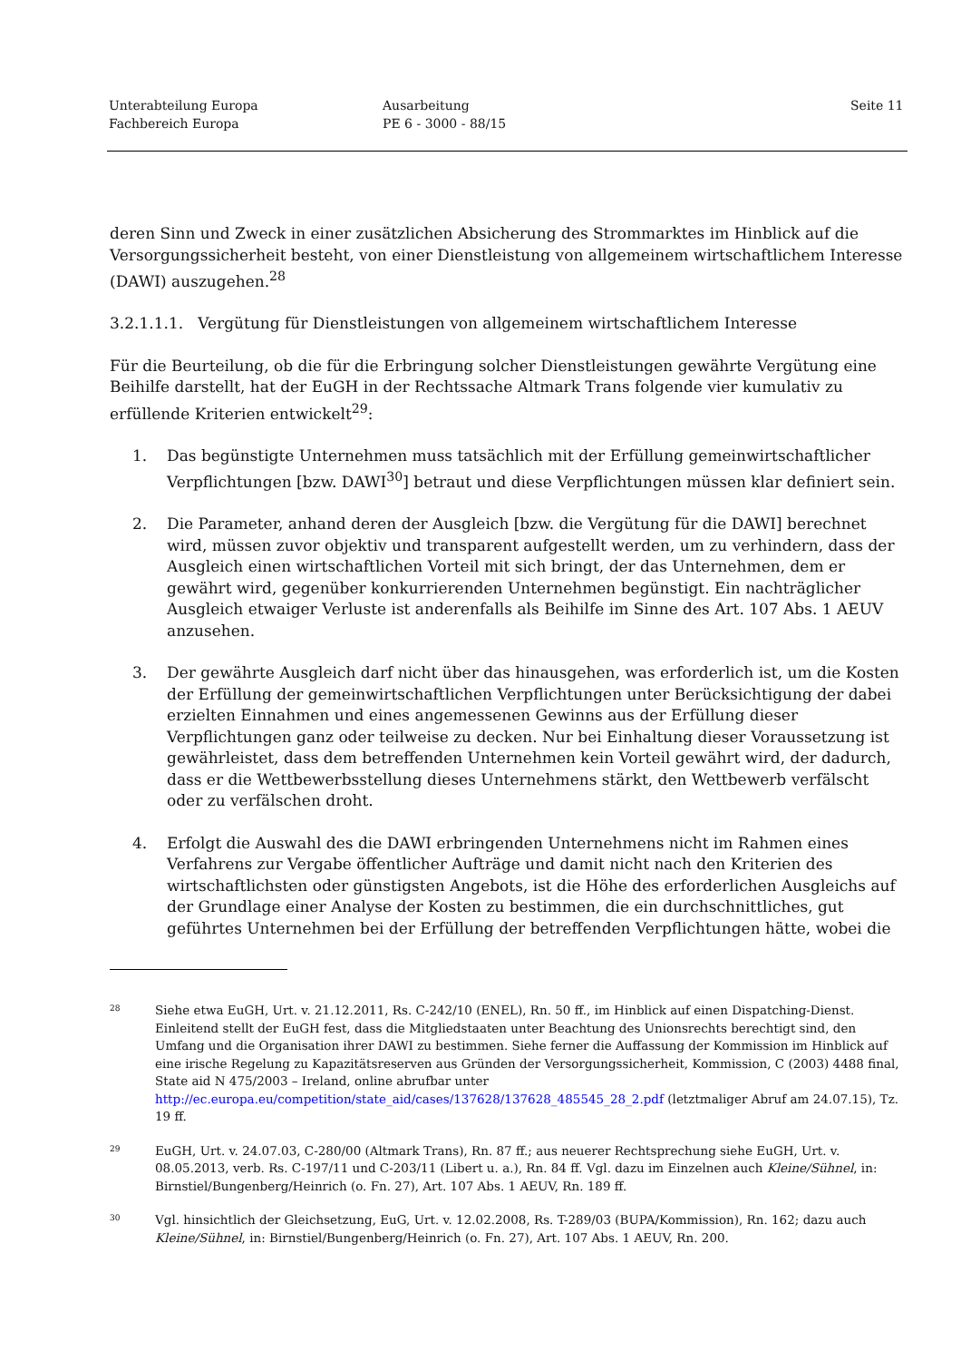Unterabteilung Europa
Fachbereich Europa
Ausarbeitung
PE 6 - 3000 - 88/15
Seite 11
deren Sinn und Zweck in einer zusätzlichen Absicherung des Strommarktes im Hinblick auf die Versorgungssicherheit besteht, von einer Dienstleistung von allgemeinem wirtschaftlichem Interesse (DAWI) auszugehen.<sup>28</sup>
3.2.1.1.1. Vergütung für Dienstleistungen von allgemeinem wirtschaftlichem Interesse
Für die Beurteilung, ob die für die Erbringung solcher Dienstleistungen gewährte Vergütung eine Beihilfe darstellt, hat der EuGH in der Rechtssache Altmark Trans folgende vier kumulativ zu erfüllende Kriterien entwickelt<sup>29</sup>:
1. Das begünstigte Unternehmen muss tatsächlich mit der Erfüllung gemeinwirtschaftlicher Verpflichtungen [bzw. DAWI<sup>30</sup>] betraut und diese Verpflichtungen müssen klar definiert sein.
2. Die Parameter, anhand deren der Ausgleich [bzw. die Vergütung für die DAWI] berechnet wird, müssen zuvor objektiv und transparent aufgestellt werden, um zu verhindern, dass der Ausgleich einen wirtschaftlichen Vorteil mit sich bringt, der das Unternehmen, dem er gewährt wird, gegenüber konkurrierenden Unternehmen begünstigt. Ein nachträglicher Ausgleich etwaiger Verluste ist anderenfalls als Beihilfe im Sinne des Art. 107 Abs. 1 AEUV anzusehen.
3. Der gewährte Ausgleich darf nicht über das hinausgehen, was erforderlich ist, um die Kosten der Erfüllung der gemeinwirtschaftlichen Verpflichtungen unter Berücksichtigung der dabei erzielten Einnahmen und eines angemessenen Gewinns aus der Erfüllung dieser Verpflichtungen ganz oder teilweise zu decken. Nur bei Einhaltung dieser Voraussetzung ist gewährleistet, dass dem betreffenden Unternehmen kein Vorteil gewährt wird, der dadurch, dass er die Wettbewerbsstellung dieses Unternehmens stärkt, den Wettbewerb verfälscht oder zu verfälschen droht.
4. Erfolgt die Auswahl des die DAWI erbringenden Unternehmens nicht im Rahmen eines Verfahrens zur Vergabe öffentlicher Aufträge und damit nicht nach den Kriterien des wirtschaftlichsten oder günstigsten Angebots, ist die Höhe des erforderlichen Ausgleichs auf der Grundlage einer Analyse der Kosten zu bestimmen, die ein durchschnittliches, gut geführtes Unternehmen bei der Erfüllung der betreffenden Verpflichtungen hätte, wobei die
28 Siehe etwa EuGH, Urt. v. 21.12.2011, Rs. C-242/10 (ENEL), Rn. 50 ff., im Hinblick auf einen Dispatching-Dienst. Einleitend stellt der EuGH fest, dass die Mitgliedstaaten unter Beachtung des Unionsrechts berechtigt sind, den Umfang und die Organisation ihrer DAWI zu bestimmen. Siehe ferner die Auffassung der Kommission im Hinblick auf eine irische Regelung zu Kapazitätsreserven aus Gründen der Versorgungssicherheit, Kommission, C (2003) 4488 final, State aid N 475/2003 – Ireland, online abrufbar unter http://ec.europa.eu/competition/state_aid/cases/137628/137628_485545_28_2.pdf (letztmaliger Abruf am 24.07.15), Tz. 19 ff.
29 EuGH, Urt. v. 24.07.03, C-280/00 (Altmark Trans), Rn. 87 ff.; aus neuerer Rechtsprechung siehe EuGH, Urt. v. 08.05.2013, verb. Rs. C-197/11 und C-203/11 (Libert u. a.), Rn. 84 ff. Vgl. dazu im Einzelnen auch Kleine/Sühnel, in: Birnstiel/Bungenberg/Heinrich (o. Fn. 27), Art. 107 Abs. 1 AEUV, Rn. 189 ff.
30 Vgl. hinsichtlich der Gleichsetzung, EuG, Urt. v. 12.02.2008, Rs. T-289/03 (BUPA/Kommission), Rn. 162; dazu auch Kleine/Sühnel, in: Birnstiel/Bungenberg/Heinrich (o. Fn. 27), Art. 107 Abs. 1 AEUV, Rn. 200.